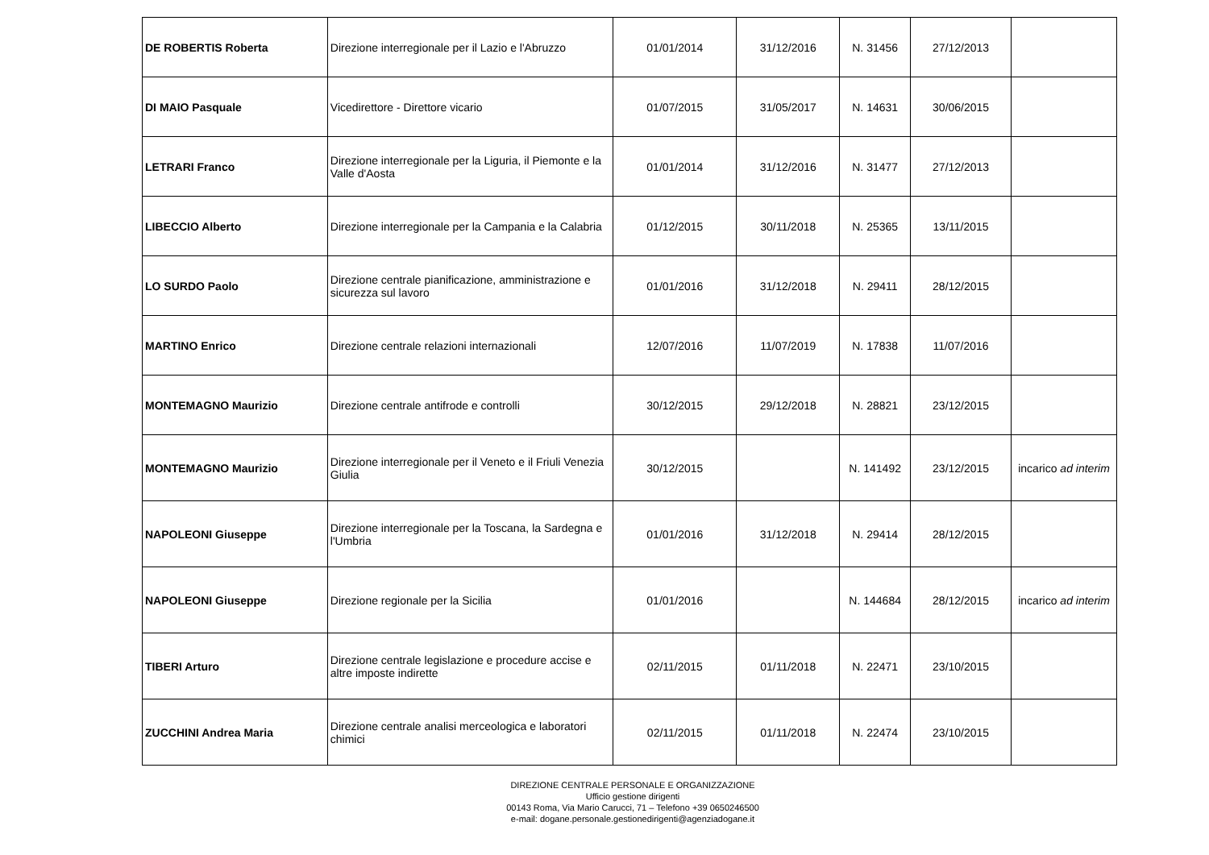| DE ROBERTIS Roberta | Direzione interregionale per il Lazio e l'Abruzzo | 01/01/2014 | 31/12/2016 | N. 31456 | 27/12/2013 | |
| DI MAIO Pasquale | Vicedirettore - Direttore vicario | 01/07/2015 | 31/05/2017 | N. 14631 | 30/06/2015 | |
| LETRARI Franco | Direzione interregionale per la Liguria, il Piemonte e la Valle d'Aosta | 01/01/2014 | 31/12/2016 | N. 31477 | 27/12/2013 | |
| LIBECCIO Alberto | Direzione interregionale per la Campania e la Calabria | 01/12/2015 | 30/11/2018 | N. 25365 | 13/11/2015 | |
| LO SURDO Paolo | Direzione centrale pianificazione, amministrazione e sicurezza sul lavoro | 01/01/2016 | 31/12/2018 | N. 29411 | 28/12/2015 | |
| MARTINO Enrico | Direzione centrale relazioni internazionali | 12/07/2016 | 11/07/2019 | N. 17838 | 11/07/2016 | |
| MONTEMAGNO Maurizio | Direzione centrale antifrode e controlli | 30/12/2015 | 29/12/2018 | N. 28821 | 23/12/2015 | |
| MONTEMAGNO Maurizio | Direzione interregionale per il Veneto e il Friuli Venezia Giulia | 30/12/2015 | | N. 141492 | 23/12/2015 | incarico ad interim |
| NAPOLEONI Giuseppe | Direzione interregionale per la Toscana, la Sardegna e l'Umbria | 01/01/2016 | 31/12/2018 | N. 29414 | 28/12/2015 | |
| NAPOLEONI Giuseppe | Direzione regionale per la Sicilia | 01/01/2016 | | N. 144684 | 28/12/2015 | incarico ad interim |
| TIBERI Arturo | Direzione centrale legislazione e procedure accise e altre imposte indirette | 02/11/2015 | 01/11/2018 | N. 22471 | 23/10/2015 | |
| ZUCCHINI Andrea Maria | Direzione centrale analisi merceologica e laboratori chimici | 02/11/2015 | 01/11/2018 | N. 22474 | 23/10/2015 | |
DIREZIONE CENTRALE PERSONALE E ORGANIZZAZIONE
Ufficio gestione dirigenti
00143 Roma, Via Mario Carucci, 71 – Telefono +39 0650246500
e-mail: dogane.personale.gestionedirigenti@agenziadogane.it